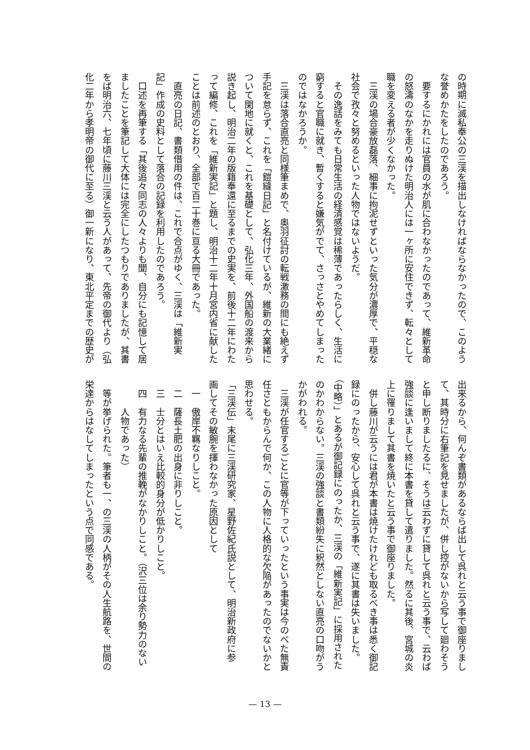の時期に滅私奉公の三渓を描出しなければならなかったので、このよう
な誉めかたをしたのであろう。
　要するにかれには官員の水が肌に合わなかったのであって、維新革命
の怒濤のなかを走りぬけた明治人には一ヶ所に安住できず、転々として
職を変える者が少くなかった。
　三渓の場合豪放磊落、細事に拘泥せずといった気分が濃厚で、平穏な
社会で孜々と努めるといった人物ではないようだ。
　その逸話をみても日常生活の経済感覚は稀薄であったらしく、生活に
窮すると官職に就き、暫くすると嫌気がでて、さっさとやめてしまった
のではなかろうか。
　三渓は落合直亮と同様筆まめで、奥羽征討の転戦激務の間にも絶えず
手記を怠らず、これを「鎧縫日記」と名付けているが、維新の大業緒に
ついて閑地に就くと、これを基礎として、弘化三年、外国船の渡来から
説き起し、明治二年の版籍奉還に至るまでの史実を、前後十二年にわた
って編修、これを「維新実記」と題し、明治十二年十月宮内省に献した
ことは前述のとおり、全部で百二十巻に亘る大冊であった。
　直亮の日記、書類借用の件は、これで合点がゆく、三渓は「維新実
記」作成の史料として落合の記録を利用したのであろう。
　口述を再筆する「其後追々同志の人々よりも聞、自分にも記憶して居
ましたことを筆記して大体には完全にしたつもりでありましたが、其書
をば明治六、七年頃に藤川三渓と云う人があって、先帝の御代より（弘
化二年から孝明帝の御代に至る）御一新になり、東北平定までの歴史が
出来るから、何んぞ書類があるならば出して呉れと云う事で御座りまし
て、其時分に右筆記を見せましたが、併し控がないから写して廻わそう
と申し断りましたるに、そうは云わずに貸して呉れと云う事で、云わば
強談に逢いまして終に本書を貸して遣りました。然るに其後、宮城の炎
上に罹りまして其書を焼いたと云う事で御座りました。
　併し藤川が云うには君が本書は焼けたけれども取るべき事は悉く御記
録にのったから、安心して呉れと云う事で、遂に其書は失いました。
（中略）」とあるが御記録にのったか、三渓の「維新実記」に採用された
のかわからない。三渓の強談と書類紛失に釈然としない直亮の口吻がう
かがわれる。
　三渓が任官するごとに官等が下っていったという事実は今のべた無責
任さともからんで何か、この人物に人格的な欠陥があったのでないかと
思わせる。
「三渓伝」末尾に三渓研究家、星野佐紀氏説として、明治新政府に参
画してその敏腕を揮わなかった原因として
　一　傲岸不羈なりしこと。
　二　薩長土肥の出身に非りしこと。
　三　士分とはいえ比較的身分が低かりしこと。
　四　有力なる先輩の推輓がなかりしこと。（沢三位は余り勢力のない
　　　人物であった）
　等が挙げられた。筆者も一、の三渓の人柄がその人生航路を、世間の
栄達からはなしてしまったという点で同感である。
— 13 —